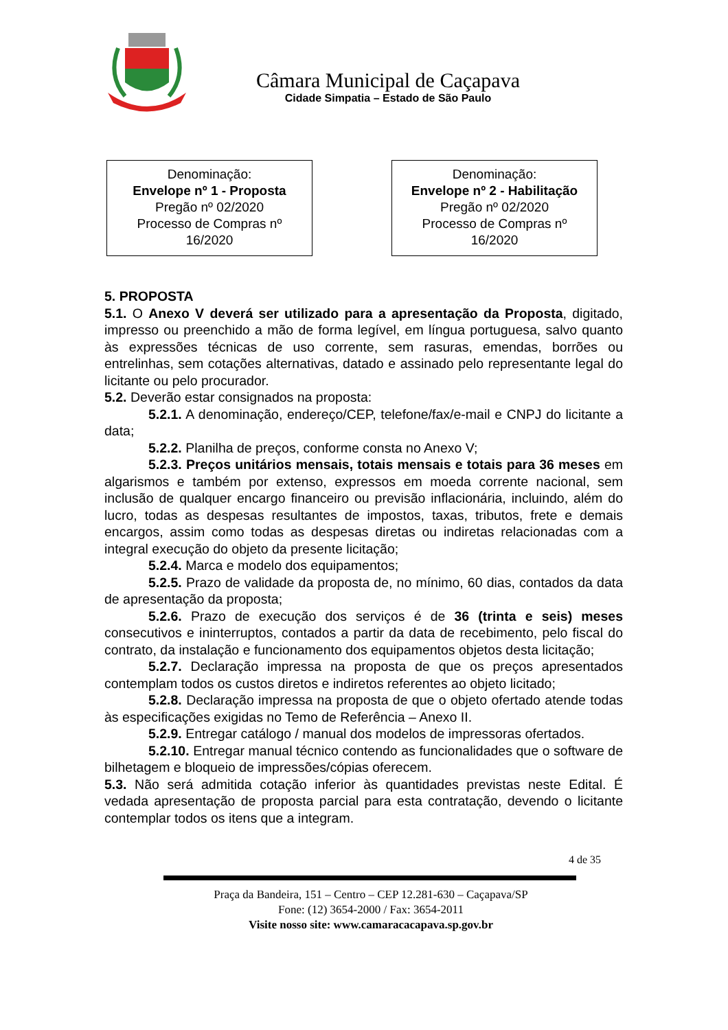Câmara Municipal de Caçapava
Cidade Simpatia – Estado de São Paulo
Denominação:
Envelope nº 1 - Proposta
Pregão nº 02/2020
Processo de Compras nº
16/2020
Denominação:
Envelope nº 2 - Habilitação
Pregão nº 02/2020
Processo de Compras nº
16/2020
5. PROPOSTA
5.1. O Anexo V deverá ser utilizado para a apresentação da Proposta, digitado, impresso ou preenchido a mão de forma legível, em língua portuguesa, salvo quanto às expressões técnicas de uso corrente, sem rasuras, emendas, borrões ou entrelinhas, sem cotações alternativas, datado e assinado pelo representante legal do licitante ou pelo procurador.
5.2. Deverão estar consignados na proposta:
5.2.1. A denominação, endereço/CEP, telefone/fax/e-mail e CNPJ do licitante a data;
5.2.2. Planilha de preços, conforme consta no Anexo V;
5.2.3. Preços unitários mensais, totais mensais e totais para 36 meses em algarismos e também por extenso, expressos em moeda corrente nacional, sem inclusão de qualquer encargo financeiro ou previsão inflacionária, incluindo, além do lucro, todas as despesas resultantes de impostos, taxas, tributos, frete e demais encargos, assim como todas as despesas diretas ou indiretas relacionadas com a integral execução do objeto da presente licitação;
5.2.4. Marca e modelo dos equipamentos;
5.2.5. Prazo de validade da proposta de, no mínimo, 60 dias, contados da data de apresentação da proposta;
5.2.6. Prazo de execução dos serviços é de 36 (trinta e seis) meses consecutivos e ininterruptos, contados a partir da data de recebimento, pelo fiscal do contrato, da instalação e funcionamento dos equipamentos objetos desta licitação;
5.2.7. Declaração impressa na proposta de que os preços apresentados contemplam todos os custos diretos e indiretos referentes ao objeto licitado;
5.2.8. Declaração impressa na proposta de que o objeto ofertado atende todas às especificações exigidas no Temo de Referência – Anexo II.
5.2.9. Entregar catálogo / manual dos modelos de impressoras ofertados.
5.2.10. Entregar manual técnico contendo as funcionalidades que o software de bilhetagem e bloqueio de impressões/cópias oferecem.
5.3. Não será admitida cotação inferior às quantidades previstas neste Edital. É vedada apresentação de proposta parcial para esta contratação, devendo o licitante contemplar todos os itens que a integram.
4 de 35
Praça da Bandeira, 151 – Centro – CEP 12.281-630 – Caçapava/SP
Fone: (12) 3654-2000 / Fax: 3654-2011
Visite nosso site: www.camaracacapava.sp.gov.br